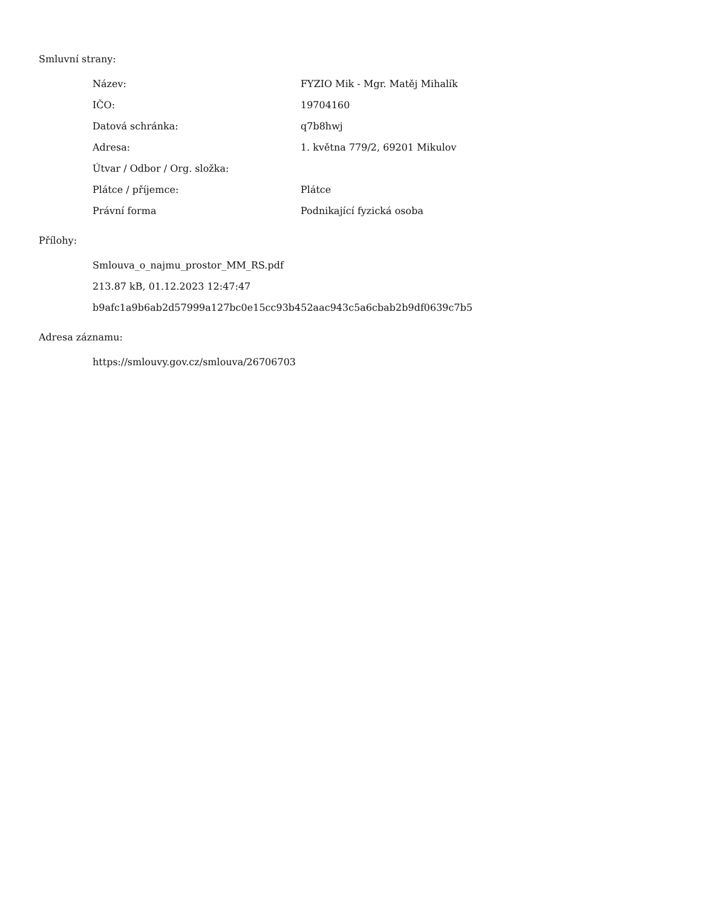Smluvní strany:
| Název: | FYZIO Mik - Mgr. Matěj Mihalík |
| IČO: | 19704160 |
| Datová schránka: | q7b8hwj |
| Adresa: | 1. května 779/2, 69201 Mikulov |
| Útvar / Odbor / Org. složka: | |
| Plátce / příjemce: | Plátce |
| Právní forma | Podnikající fyzická osoba |
Přílohy:
Smlouva_o_najmu_prostor_MM_RS.pdf
213.87 kB, 01.12.2023 12:47:47
b9afc1a9b6ab2d57999a127bc0e15cc93b452aac943c5a6cbab2b9df0639c7b5
Adresa záznamu:
https://smlouvy.gov.cz/smlouva/26706703